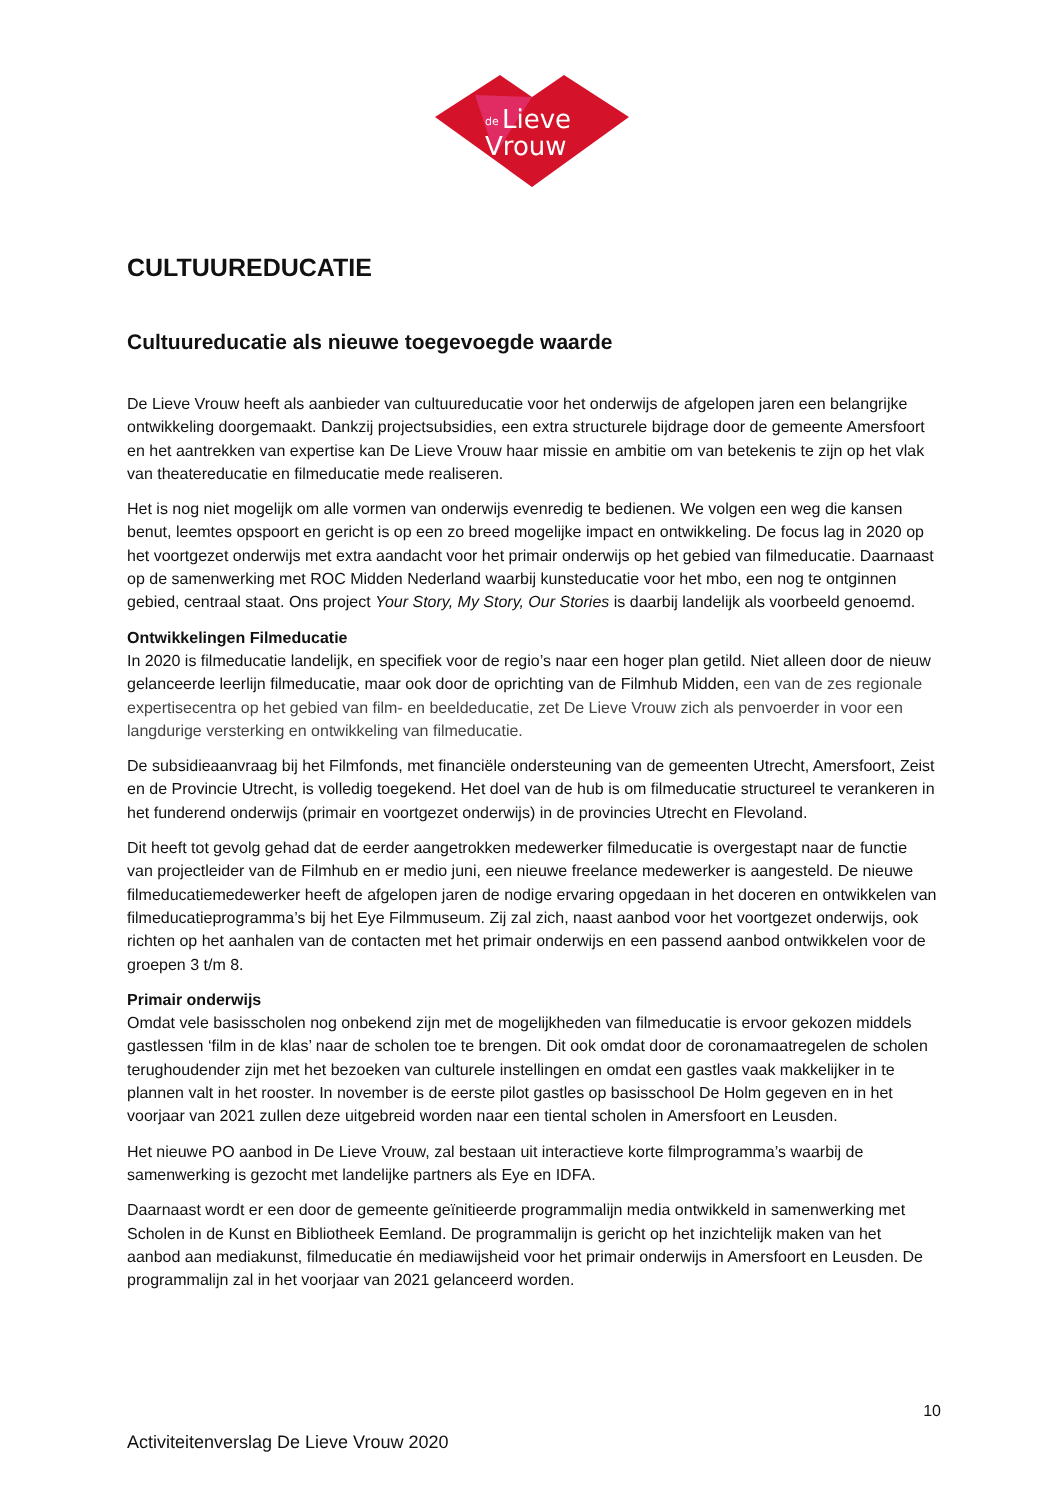de
Lieve
Vrouw
CULTUUREDUCATIE
Cultuureducatie als nieuwe toegevoegde waarde
De Lieve Vrouw heeft als aanbieder van cultuureducatie voor het onderwijs de afgelopen jaren een belangrijke ontwikkeling doorgemaakt. Dankzij projectsubsidies, een extra structurele bijdrage door de gemeente Amersfoort en het aantrekken van expertise kan De Lieve Vrouw haar missie en ambitie om van betekenis te zijn op het vlak van theatereducatie en filmeducatie mede realiseren.
Het is nog niet mogelijk om alle vormen van onderwijs evenredig te bedienen. We volgen een weg die kansen benut, leemtes opspoort en gericht is op een zo breed mogelijke impact en ontwikkeling. De focus lag in 2020 op het voortgezet onderwijs met extra aandacht voor het primair onderwijs op het gebied van filmeducatie. Daarnaast op de samenwerking met ROC Midden Nederland waarbij kunsteducatie voor het mbo, een nog te ontginnen gebied, centraal staat. Ons project Your Story, My Story, Our Stories is daarbij landelijk als voorbeeld genoemd.
Ontwikkelingen Filmeducatie
In 2020 is filmeducatie landelijk, en specifiek voor de regio’s naar een hoger plan getild. Niet alleen door de nieuw gelanceerde leerlijn filmeducatie, maar ook door de oprichting van de Filmhub Midden, een van de zes regionale expertisecentra op het gebied van film- en beeldeducatie, zet De Lieve Vrouw zich als penvoerder in voor een langdurige versterking en ontwikkeling van filmeducatie.
De subsidieaanvraag bij het Filmfonds, met financiële ondersteuning van de gemeenten Utrecht, Amersfoort, Zeist en de Provincie Utrecht, is volledig toegekend. Het doel van de hub is om filmeducatie structureel te verankeren in het funderend onderwijs (primair en voortgezet onderwijs) in de provincies Utrecht en Flevoland.
Dit heeft tot gevolg gehad dat de eerder aangetrokken medewerker filmeducatie is overgestapt naar de functie van projectleider van de Filmhub en er medio juni, een nieuwe freelance medewerker is aangesteld. De nieuwe filmeducatiemedewerker heeft de afgelopen jaren de nodige ervaring opgedaan in het doceren en ontwikkelen van filmeducatieprogramma’s bij het Eye Filmmuseum. Zij zal zich, naast aanbod voor het voortgezet onderwijs, ook richten op het aanhalen van de contacten met het primair onderwijs en een passend aanbod ontwikkelen voor de groepen 3 t/m 8.
Primair onderwijs
Omdat vele basisscholen nog onbekend zijn met de mogelijkheden van filmeducatie is ervoor gekozen middels gastlessen ‘film in de klas’ naar de scholen toe te brengen. Dit ook omdat door de coronamaatregelen de scholen terughoudender zijn met het bezoeken van culturele instellingen en omdat een gastles vaak makkelijker in te plannen valt in het rooster. In november is de eerste pilot gastles op basisschool De Holm gegeven en in het voorjaar van 2021 zullen deze uitgebreid worden naar een tiental scholen in Amersfoort en Leusden.
Het nieuwe PO aanbod in De Lieve Vrouw, zal bestaan uit interactieve korte filmprogramma’s waarbij de samenwerking is gezocht met landelijke partners als Eye en IDFA.
Daarnaast wordt er een door de gemeente geïnitieerde programmalijn media ontwikkeld in samenwerking met Scholen in de Kunst en Bibliotheek Eemland. De programmalijn is gericht op het inzichtelijk maken van het aanbod aan mediakunst, filmeducatie én mediawijsheid voor het primair onderwijs in Amersfoort en Leusden. De programmalijn zal in het voorjaar van 2021 gelanceerd worden.
10
Activiteitenverslag De Lieve Vrouw 2020